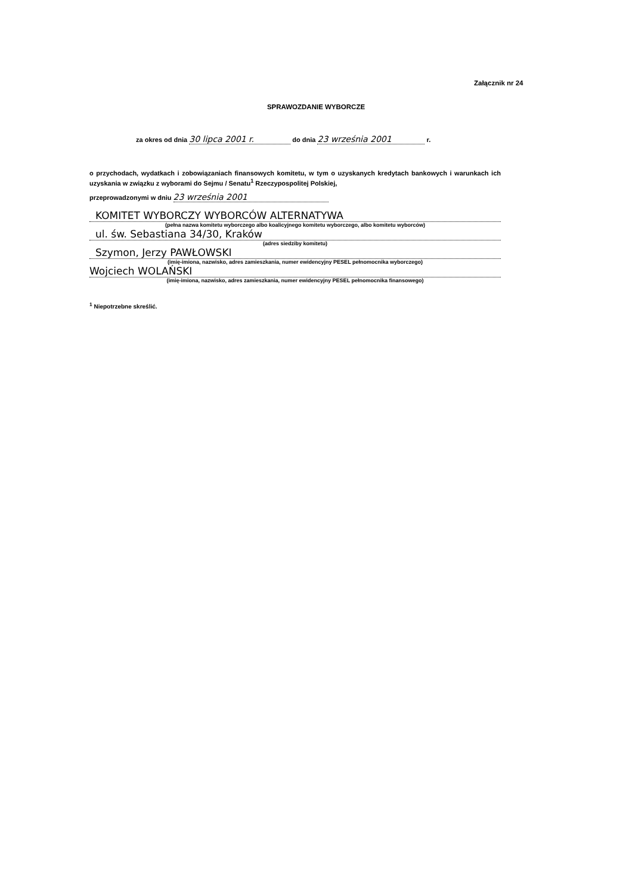Załącznik nr 24
SPRAWOZDANIE WYBORCZE
za okres od dnia 30 lipca 2001 r. do dnia 23 września 2001 r.
o przychodach, wydatkach i zobowiązaniach finansowych komitetu, w tym o uzyskanych kredytach bankowych i warunkach ich uzyskania w związku z wyborami do Sejmu / Senatu<sup>1</sup> Rzeczypospolitej Polskiej,
przeprowadzonymi w dniu 23 września 2001
KOMITET WYBORCZY WYBORCÓW ALTERNATYWA
(pełna nazwa komitetu wyborczego albo koalicyjnego komitetu wyborczego, albo komitetu wyborców)
ul. św. Sebastiana 34/30, Kraków
(adres siedziby komitetu)
Szymon, Jerzy PAWŁOWSKI
(imię-imiona, nazwisko, adres zamieszkania, numer ewidencyjny PESEL pełnomocnika wyborczego)
Wojciech WOLAŃSKI
(imię-imiona, nazwisko, adres zamieszkania, numer ewidencyjny PESEL pełnomocnika finansowego)
<sup>1</sup> Niepotrzebne skreślić.